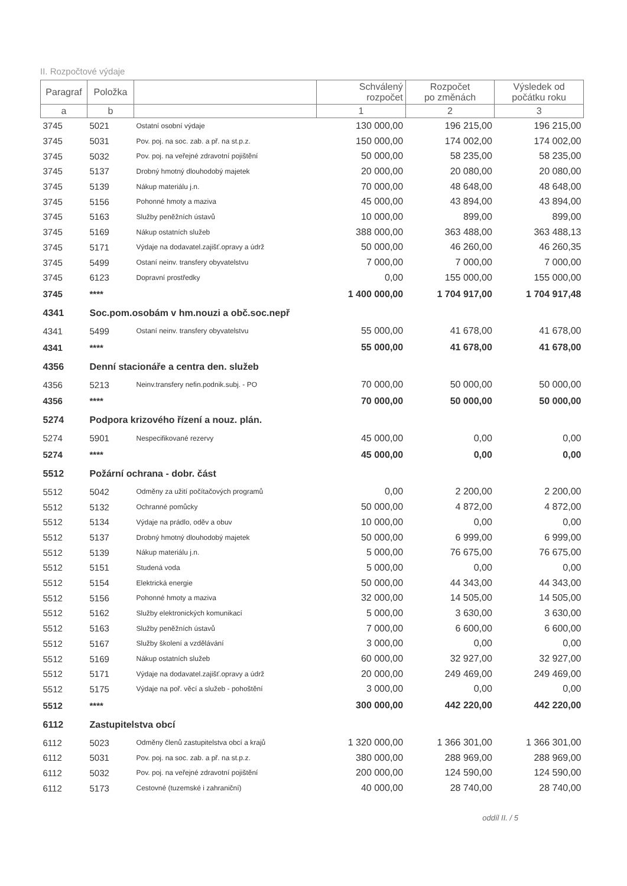II. Rozpočtové výdaje
| Paragraf | Položka | | Schválený rozpočet | Rozpočet po změnách | Výsledek od počátku roku |
| --- | --- | --- | --- | --- | --- |
| a | b | | 1 | 2 | 3 |
| 3745 | 5021 | Ostatní osobní výdaje | 130 000,00 | 196 215,00 | 196 215,00 |
| 3745 | 5031 | Pov. poj. na soc. zab. a př. na st.p.z. | 150 000,00 | 174 002,00 | 174 002,00 |
| 3745 | 5032 | Pov. poj. na veřejné zdravotní pojištění | 50 000,00 | 58 235,00 | 58 235,00 |
| 3745 | 5137 | Drobný hmotný dlouhodobý majetek | 20 000,00 | 20 080,00 | 20 080,00 |
| 3745 | 5139 | Nákup materiálu j.n. | 70 000,00 | 48 648,00 | 48 648,00 |
| 3745 | 5156 | Pohonné hmoty a maziva | 45 000,00 | 43 894,00 | 43 894,00 |
| 3745 | 5163 | Služby peněžních ústavů | 10 000,00 | 899,00 | 899,00 |
| 3745 | 5169 | Nákup ostatních služeb | 388 000,00 | 363 488,00 | 363 488,13 |
| 3745 | 5171 | Výdaje na dodavatel.zajišť.opravy a údrž | 50 000,00 | 46 260,00 | 46 260,35 |
| 3745 | 5499 | Ostaní neinv. transfery obyvatelstvu | 7 000,00 | 7 000,00 | 7 000,00 |
| 3745 | 6123 | Dopravní prostředky | 0,00 | 155 000,00 | 155 000,00 |
| 3745 | **** | | 1 400 000,00 | 1 704 917,00 | 1 704 917,48 |
| 4341 | Soc.pom.osobám v hm.nouzi a obč.soc.nepř | | | | |
| 4341 | 5499 | Ostaní neinv. transfery obyvatelstvu | 55 000,00 | 41 678,00 | 41 678,00 |
| 4341 | **** | | 55 000,00 | 41 678,00 | 41 678,00 |
| 4356 | Denní stacionáře a centra den. služeb | | | | |
| 4356 | 5213 | Neinv.transfery nefin.podnik.subj. - PO | 70 000,00 | 50 000,00 | 50 000,00 |
| 4356 | **** | | 70 000,00 | 50 000,00 | 50 000,00 |
| 5274 | Podpora krizového řízení a nouz. plán. | | | | |
| 5274 | 5901 | Nespecifikované rezervy | 45 000,00 | 0,00 | 0,00 |
| 5274 | **** | | 45 000,00 | 0,00 | 0,00 |
| 5512 | Požární ochrana - dobr. část | | | | |
| 5512 | 5042 | Odměny za užití počítačových programů | 0,00 | 2 200,00 | 2 200,00 |
| 5512 | 5132 | Ochranné pomůcky | 50 000,00 | 4 872,00 | 4 872,00 |
| 5512 | 5134 | Výdaje na prádlo, oděv a obuv | 10 000,00 | 0,00 | 0,00 |
| 5512 | 5137 | Drobný hmotný dlouhodobý majetek | 50 000,00 | 6 999,00 | 6 999,00 |
| 5512 | 5139 | Nákup materiálu j.n. | 5 000,00 | 76 675,00 | 76 675,00 |
| 5512 | 5151 | Studená voda | 5 000,00 | 0,00 | 0,00 |
| 5512 | 5154 | Elektrická energie | 50 000,00 | 44 343,00 | 44 343,00 |
| 5512 | 5156 | Pohonné hmoty a maziva | 32 000,00 | 14 505,00 | 14 505,00 |
| 5512 | 5162 | Služby elektronických komunikací | 5 000,00 | 3 630,00 | 3 630,00 |
| 5512 | 5163 | Služby peněžních ústavů | 7 000,00 | 6 600,00 | 6 600,00 |
| 5512 | 5167 | Služby školení a vzdělávání | 3 000,00 | 0,00 | 0,00 |
| 5512 | 5169 | Nákup ostatních služeb | 60 000,00 | 32 927,00 | 32 927,00 |
| 5512 | 5171 | Výdaje na dodavatel.zajišť.opravy a údrž | 20 000,00 | 249 469,00 | 249 469,00 |
| 5512 | 5175 | Výdaje na poř. věcí a služeb - pohoštění | 3 000,00 | 0,00 | 0,00 |
| 5512 | **** | | 300 000,00 | 442 220,00 | 442 220,00 |
| 6112 | Zastupitelstva obcí | | | | |
| 6112 | 5023 | Odměny členů zastupitelstva obcí a krajů | 1 320 000,00 | 1 366 301,00 | 1 366 301,00 |
| 6112 | 5031 | Pov. poj. na soc. zab. a př. na st.p.z. | 380 000,00 | 288 969,00 | 288 969,00 |
| 6112 | 5032 | Pov. poj. na veřejné zdravotní pojištění | 200 000,00 | 124 590,00 | 124 590,00 |
| 6112 | 5173 | Cestovné (tuzemské i zahraniční) | 40 000,00 | 28 740,00 | 28 740,00 |
oddíl II. / 5